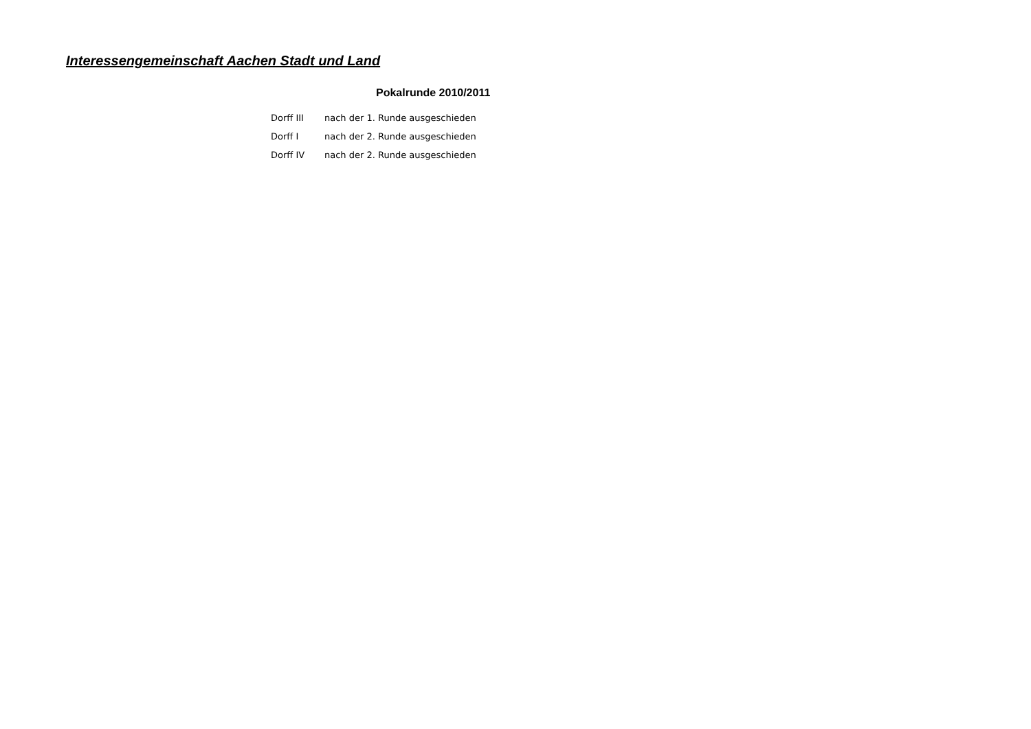Interessengemeinschaft Aachen Stadt und Land
Pokalrunde 2010/2011
| Dorff III | nach der 1. Runde ausgeschieden |
| Dorff I | nach der 2. Runde ausgeschieden |
| Dorff IV | nach der 2. Runde ausgeschieden |